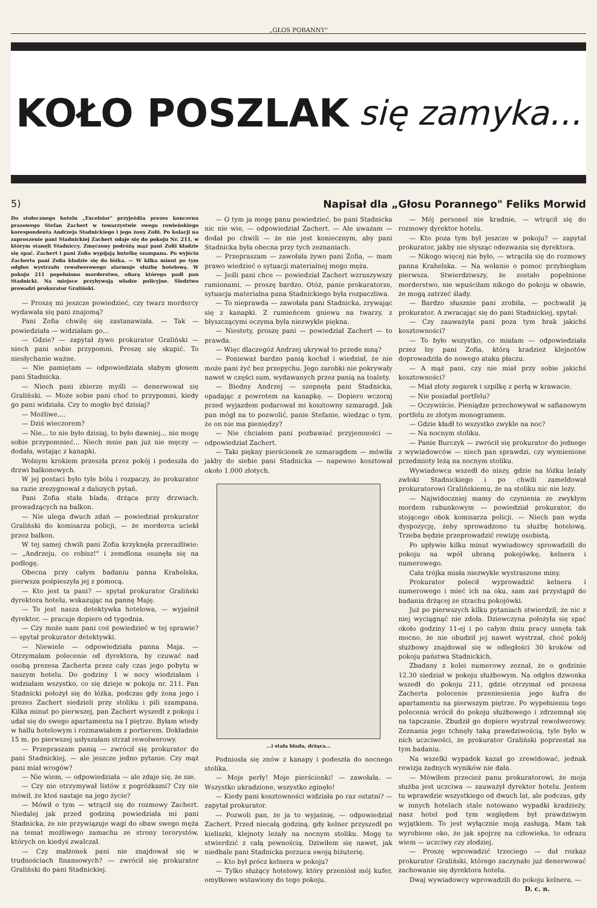„GŁOS PORANNY"
KOŁO POSZLAK się zamyka...
5) Napisał dla „Głosu Porannego" Feliks Morwid
Do stołecznego hotelu „Excelsior" przyjeżdża prezes koncernu prasowego Stefan Zachert w towarzystwie swego rowieńskiego korespondenta Andrzeja Stadnickiego i jego żony Zofii. Po kolacji na zaproszenie pani Stadnickiej Zachert udaje się do pokoju Nr. 211, w którym stanęli Stadniccy. Zmęczony podróżą mąż pani Zofii kładzie się spać. Zachert i pani Zofia wypijają butelkę szampana. Po wyjściu Zacherta pani Zofia kładzie się do łóżka. — W kilka minut po tym odgłos wystrzału rewolwerowego alarmuje służbę hotelową. W pokoju 211 popełniono morderstwo, ofiarą którego padł pan Stadnicki. Na miejsce przybywają władze policyjne. Śledztwo prowadzi prokurator Graliński.
— Proszę mi jeszcze powiedzieć, czy twarz mordercy wydawała się pani znajomą?
Pani Zofia chwilę się zastanawiała. — Tak — powiedziała — widziałam go...
— Gdzie? — zapytał żywo prokurator Graliński — niech pani sobie przypomni. Proszę się skupić. To niesłychanie ważne.
— Nie pamiętam — odpowiedziała słabym głosem pani Stadnicka.
— Niech pani zbierze myśli — denerwował się Graliński. — Może sobie pani choć to przypomni, kiedy go pani widziała. Czy to mogło być dzisiaj?
— Możliwe....
— Dziś wieczorem?
— Nie... to nie było dzisiaj, to było dawniej... nie mogę sobie przypomnieć... Niech mnie pan już nie męczy — dodała, wstając z kanapki.
Wolnym krokiem przeszła przez pokój i podeszła do drzwi balkonowych.
W jej postaci było tyle bólu i rozpaczy, że prokurator na razie zrezygnował z dalszych pytań.
Pani Zofia stała blada, drżąca przy drzwiach, prowadzących na balkon.
— Nie ulega dwuch zdań — powiedział prokurator Graliński do komisarza policji, — że morderca uciekł przez balkon.
W tej samej chwili pani Zofia krzyknęła przeraźliwie: — „Andrzeju, co robisz!" i zemdlona osunęła się na podłogę.
Obecna przy całym badaniu panna Krahelska, pierwsza pośpieszyła jej z pomocą.
— Kto jest ta pani? — spytał prokurator Graliński dyrektora hotelu, wskazując na pannę Maję.
— To jest nasza detektywka hotelowa, — wyjaśnił dyrektor, — pracuje dopiero od tygodnia.
— Czy może nam pani coś powiedzieć w tej sprawie? — spytał prokurator detektywki.
— Niewiele — odpowiedziała panna Maja. — Otrzymałam polecenie od dyrektora, by czuwać nad osobą prezesa Zacherta przez cały czas jego pobytu w naszym hotelu. Do godziny 1 w nocy wiedziałam i widziałam wszystko, co się dzieje w pokoju nr. 211. Pan Stadnicki położył się do łóżka, podczas gdy żona jego i prezes Zachert siedzieli przy stoliku i pili szampana. Kilka minut po pierwszej, pan Zachert wyszedł z pokoju i udał się do swego apartamentu na I piętrze. Byłam wtedy w hallu hotelowym i rozmawiałem z portierem. Dokładnie 15 m. po pierwszej usłyszałam strzał rewolwerowy.
— Przepraszam panią — zwrócił się prokurator do pani Stadnickiej, — ale jeszcze jedno pytanie. Czy mąż pani miał wrogów?
— Nie wiem, — odpowiedziała — ale zdaje się, że nie.
— Czy nie otrzymywał listów z pogróżkami? Czy nie mówił, że ktoś nastaje na jego życie?
— Mówił o tym — wtrącił się do rozmowy Zachert. Niedalej jak przed godziną powiedziała mi pani Stadnicka, że nie przywiązuje wagi do obaw swego męża na temat możliwego zamachu ze strony terorystów, których on kiedyś zwalczał.
— Czy małżonek pani nie znajdował się w trudnościach finansowych? — zwrócił się prokurator Graliński do pani Stadnickiej.
— O tym ja mogę panu powiedzieć, bo pani Stadnicka nic nie wie, — odpowiedział Zachert. — Ale uważam — dodał po chwili — że nie jest koniecznym, aby pani Stadnicka była obecna przy tych zeznaniach.
— Przepraszam — zawołała żywo pani Zofia, — mam prawo wiedzieć o sytuacji materialnej mego męża.
— Jeśli pani chce — powiedział Zachert wzruszywszy ramionami, — proszę bardzo. Otóż, panie prokuratorze, sytuacja materialna pana Stadnickiego była rozpaczliwa.
— To nieprawda — zawołała pani Stadnicka, zrywając się z kanapki. Z rumieńcem gniewu na twarzy, z błyszczącymi oczyma była niezwykle piękna.
— Niestety, proszę pani — powiedział Zachert — to prawda.
— Więc dlaczegóż Andrzej ukrywał to przede mną?
— Ponieważ bardzo panią kochał i wiedział, że nie może pani żyć bez przepychu. Jego zarobki nie pokrywały nawet w części sum, wydawanych przez panią na toalety.
— Biedny Andrzej — szepnęła pani Stadnicka, opadając z powrotem na kanapkę. — Dopiero wczoraj przed wyjazdem podarował mi kosztowny szmaragd. Jak pan mógł na to pozwolić, panie Stefanie, wiedząc o tym, że on nie ma pieniędzy?
— Nie chciałem pani pozbawiać przyjemności — odpowiedział Zachert.
— Taki piękny pierścionek ze szmaragdem — mówiła jakby do siebie pani Stadnicka — napewno kosztował około 1.000 złotych.
...i stała blada, drżąca...
Podniosła się znów z kanapy i podeszła do nocnego stolika.
— Moje perły! Moje pierścionki! — zawołała. — Wszystko ukradzione, wszystko zginęło!
— Kiedy pani kosztowności widziała po raz ostatni? — zapytał prokurator.
— Pozwoli pan, że ja to wyjaśnię, — odpowiedział Zachert. Przed niecałą godziną, gdy kelner przyszedł po kieliszki, klejnoty leżały na nocnym stoliku. Mogę to stwierdzić z całą pewnością. Dziwiłem się nawet, jak niedbale pani Stadnicka porzuca swoją biżuterię.
— Kto był prócz kelnera w pokoju?
— Tylko służący hotelowy, który przeniósł mój kufer, omyłkowo wstawiony do tego pokoju.
— Mój personel nie kradnie, — wtrącił się do rozmowy dyrektor hotelu.
— Kto poza tym był jeszcze w pokoju? — zapytał prokurator, jakby nie słysząc odezwania się dyrektora.
— Nikogo więcej nie było, — wtrąciła się do rozmowy panna Krahelska. — Na wołanie o pomoc przybiegłam pierwsza. Stwierdziwszy, że zostało popełnione morderstwo, nie wpuściłam nikogo do pokoju w obawie, że mogą zatrzeć ślady.
— Bardzo słusznie pani zrobiła, — pochwalił ją prokurator. A zwracając się do pani Stadnickiej, spytał:
— Czy zauważyła pani poza tym brak jakichś kosztowności?
— To było wszystko, co miałam — odpowiedziała przez łzy pani Zofia, którą kradzież klejnotów doprowadziła do nowego ataku płaczu.
— A mąż pani, czy nie miał przy sobie jakichś kosztowności?
— Miał złoty zegarek i szpilkę z perłą w krawacie.
— Nie posiadał portfelu?
— Oczywiście. Pieniądze przechowywał w safianowym portfelu ze złotym monogramem.
— Gdzie kładł to wszystko zwykle na noc?
— Na nocnym stoliku.
— Panie Burczyk — zwrócił się prokurator do jednego z wywiadowców — niech pan sprawdzi, czy wymienione przedmioty leżą na nocnym stoliku.
Wywiadowca wszedł do niszy, gdzie na łóżku leżały zwłoki Stadnickiego i po chwili zameldował prokuratorowi Gralińskiemu, że na stoliku nic nie leży.
— Najwidoczniej mamy do czynienia ze zwykłym mordem rabunkowym — powiedział prokurator, do stojącego obok komisarza policji. — Niech pan wyda dyspozycję, żeby sprowadzono tu służbę hotelową. Trzeba będzie przeprowadzić rewizję osobistą.
Po upływie kilku minut wywiadowcy sprowadzili do pokoju na wpół ubraną pokojówkę, kelnera i numerowego.
Cała trójka miała niezwykle wystraszone miny.
Prokurator polecił wyprowadzić kelnera i numerowego i mieć ich na oku, sam zaś przystąpił do badania drżącej ze strachu pokojówki.
Już po pierwszych kilku pytaniach stwierdził, że nic z niej wyciągnąć nie zdoła. Dziewczyna położyła się spać około godziny 11-ej i po całym dniu pracy usnęła tak mocno, że nie obudził jej nawet wystrzał, choć pokój służbowy znajdował się w odległości 30 kroków od pokoju państwa Stadnickich.
Zbadany z kolei numerowy zeznał, że o godzinie 12.30 siedział w pokoju służbowym. Na odgłos dzwonka wszedł do pokoju 211, gdzie otrzymał od prezesa Zacherta polecenie przeniesienia jego kufra do apartamentu na pierwszym piętrze. Po wypełnieniu tego polecenia wrócił do pokoju służbowego i zdrzemnął się na tapczanie. Zbudził go dopiero wystrzał rewolwerowy. Zeznania jego tchnęły taką prawdziwością, tyle było w nich uczciwości, że prokurator Graliński poprzestał na tym badaniu.
Na wszelki wypadek kazał go zrewidować, jednak rewizja żadnych wyników nie dała.
— Mówiłem przecież panu prokuratorowi, że moja służba jest uczciwa — zauważył dyrektor hotelu. Jestem tu wprawdzie wszystkiego od dwuch lat, ale podczas, gdy w innych hotelach stale notowano wypadki kradzieży, nasz hotel pod tym względem był prawdziwym wyjątkiem. To jest wyłącznie moją zasługą. Mam tak wyrobione oko, że jak spojrzę na człowieka, to odrazu wiem — uczciwy czy złodziej.
— Proszę wprowadzić trzeciego — dał rozkaz prokurator Graliński, którego zaczynało już denerwować zachowanie się dyrektora hotelu.
Dwaj wywiadowcy wprowadzili do pokoju kelnera. —
D. c. n.